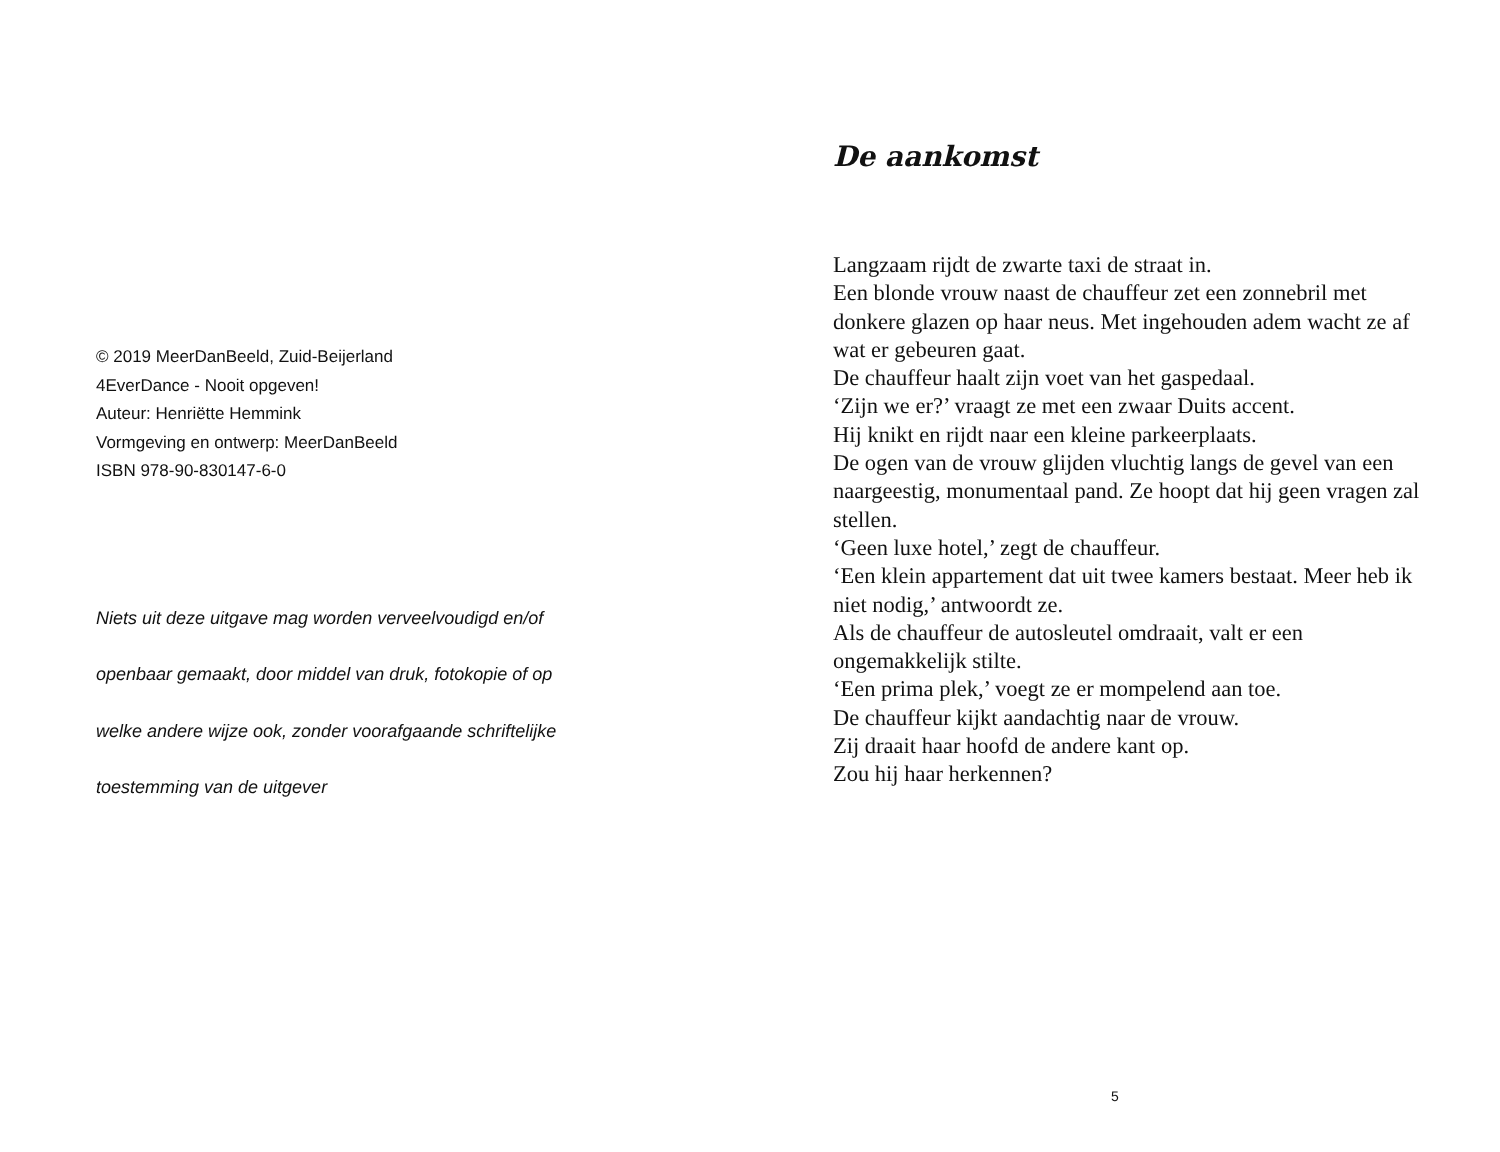© 2019 MeerDanBeeld, Zuid-Beijerland
4EverDance - Nooit opgeven!
Auteur: Henriëtte Hemmink
Vormgeving en ontwerp: MeerDanBeeld
ISBN 978-90-830147-6-0
Niets uit deze uitgave mag worden verveelvoudigd en/of
openbaar gemaakt, door middel van druk, fotokopie of op
welke andere wijze ook, zonder voorafgaande schriftelijke
toestemming van de uitgever
De aankomst
Langzaam rijdt de zwarte taxi de straat in.
Een blonde vrouw naast de chauffeur zet een zonnebril met donkere glazen op haar neus. Met ingehouden adem wacht ze af wat er gebeuren gaat.
De chauffeur haalt zijn voet van het gaspedaal.
‘Zijn we er?’ vraagt ze met een zwaar Duits accent.
Hij knikt en rijdt naar een kleine parkeerplaats.
De ogen van de vrouw glijden vluchtig langs de gevel van een naargeestig, monumentaal pand. Ze hoopt dat hij geen vragen zal stellen.
‘Geen luxe hotel,’ zegt de chauffeur.
‘Een klein appartement dat uit twee kamers bestaat. Meer heb ik niet nodig,’ antwoordt ze.
Als de chauffeur de autosleutel omdraait, valt er een ongemakkelijk stilte.
‘Een prima plek,’ voegt ze er mompelend aan toe.
De chauffeur kijkt aandachtig naar de vrouw.
Zij draait haar hoofd de andere kant op.
Zou hij haar herkennen?
5